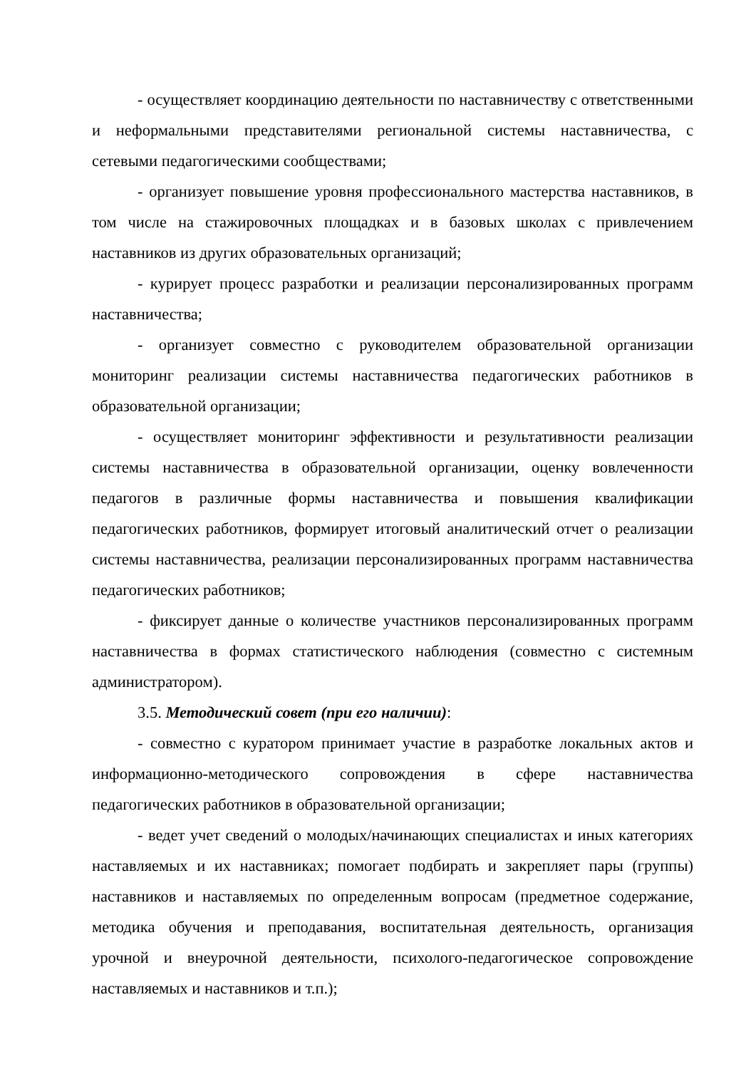- осуществляет координацию деятельности по наставничеству с ответственными и неформальными представителями региональной системы наставничества, с сетевыми педагогическими сообществами;
- организует повышение уровня профессионального мастерства наставников, в том числе на стажировочных площадках и в базовых школах с привлечением наставников из других образовательных организаций;
- курирует процесс разработки и реализации персонализированных программ наставничества;
- организует совместно с руководителем образовательной организации мониторинг реализации системы наставничества педагогических работников в образовательной организации;
- осуществляет мониторинг эффективности и результативности реализации системы наставничества в образовательной организации, оценку вовлеченности педагогов в различные формы наставничества и повышения квалификации педагогических работников, формирует итоговый аналитический отчет о реализации системы наставничества, реализации персонализированных программ наставничества педагогических работников;
- фиксирует данные о количестве участников персонализированных программ наставничества в формах статистического наблюдения (совместно с системным администратором).
3.5. Методический совет (при его наличии):
- совместно с куратором принимает участие в разработке локальных актов и информационно-методического сопровождения в сфере наставничества педагогических работников в образовательной организации;
- ведет учет сведений о молодых/начинающих специалистах и иных категориях наставляемых и их наставниках; помогает подбирать и закрепляет пары (группы) наставников и наставляемых по определенным вопросам (предметное содержание, методика обучения и преподавания, воспитательная деятельность, организация урочной и внеурочной деятельности, психолого-педагогическое сопровождение наставляемых и наставников и т.п.);